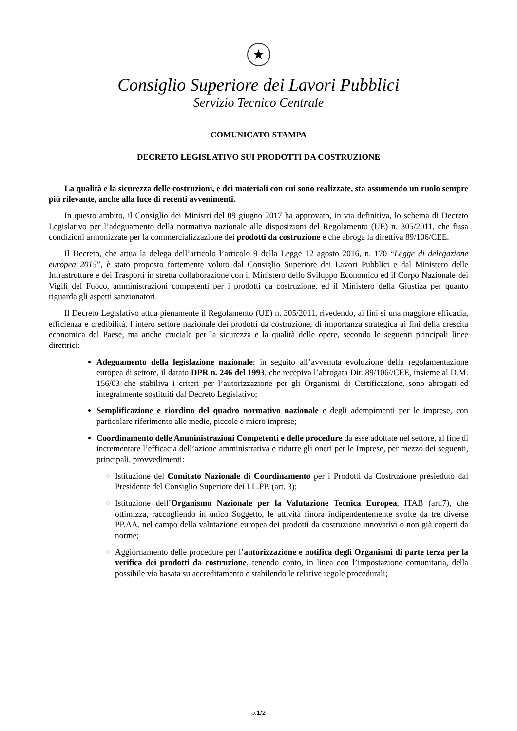★
Consiglio Superiore dei Lavori Pubblici
Servizio Tecnico Centrale
COMUNICATO STAMPA
DECRETO LEGISLATIVO SUI PRODOTTI DA COSTRUZIONE
La qualità e la sicurezza delle costruzioni, e dei materiali con cui sono realizzate, sta assumendo un ruolo sempre più rilevante, anche alla luce di recenti avvenimenti.
In questo ambito, il Consiglio dei Ministri del 09 giugno 2017 ha approvato, in via definitiva, lo schema di Decreto Legislativo per l’adeguamento della normativa nazionale alle disposizioni del Regolamento (UE) n. 305/2011, che fissa condizioni armonizzate per la commercializzazione dei prodotti da costruzione e che abroga la direttiva 89/106/CEE.
Il Decreto, che attua la delega dell’articolo l’articolo 9 della Legge 12 agosto 2016, n. 170 “Legge di delegazione europea 2015”, è stato proposto fortemente voluto dal Consiglio Superiore dei Lavori Pubblici e dal Ministero delle Infrastrutture e dei Trasporti in stretta collaborazione con il Ministero dello Sviluppo Economico ed il Corpo Nazionale dei Vigili del Fuoco, amministrazioni competenti per i prodotti da costruzione, ed il Ministero della Giustiza per quanto riguarda gli aspetti sanzionatori.
Il Decreto Legislativo attua pienamente il Regolamento (UE) n. 305/2011, rivedendo, ai fini si una maggiore efficacia, efficienza e credibilità, l’intero settore nazionale dei prodotti da costruzione, di importanza strategica ai fini della crescita economica del Paese, ma anche cruciale per la sicurezza e la qualità delle opere, secondo le seguenti principali linee direttrici:
Adeguamento della legislazione nazionale: in seguito all’avvenuta evoluzione della regolamentazione europea di settore, il datato DPR n. 246 del 1993, che recepiva l’abrogata Dir. 89/106//CEE, insieme al D.M. 156/03 che stabiliva i criteri per l’autorizzazione per gli Organismi di Certificazione, sono abrogati ed integralmente sostituiti dal Decreto Legislativo;
Semplificazione e riordino del quadro normativo nazionale e degli adempimenti per le imprese, con particolare riferimento alle medie, piccole e micro imprese;
Coordinamento delle Amministrazioni Competenti e delle procedure da esse adottate nel settore, al fine di incrementare l’efficacia dell’azione amministrativa e ridurre gli oneri per le Imprese, per mezzo dei seguenti, principali, provvedimenti:
Istituzione del Comitato Nazionale di Coordinamento per i Prodotti da Costruzione presieduto dal Presidente del Consiglio Superiore dei LL.PP. (art. 3);
Istituzione dell’Organismo Nazionale per la Valutazione Tecnica Europea, ITAB (art.7), che ottimizza, raccogliendo in unico Soggetto, le attività finora indipendentemente svolte da tre diverse PP.AA. nel campo della valutazione europea dei prodotti da costruzione innovativi o non già coperti da norme;
Aggiornamento delle procedure per l’autorizzazione e notifica degli Organismi di parte terza per la verifica dei prodotti da costruzione, tenendo conto, in linea con l’impostazione comunitaria, della possibile via basata su accreditamento e stabilendo le relative regole procedurali;
p.1/2